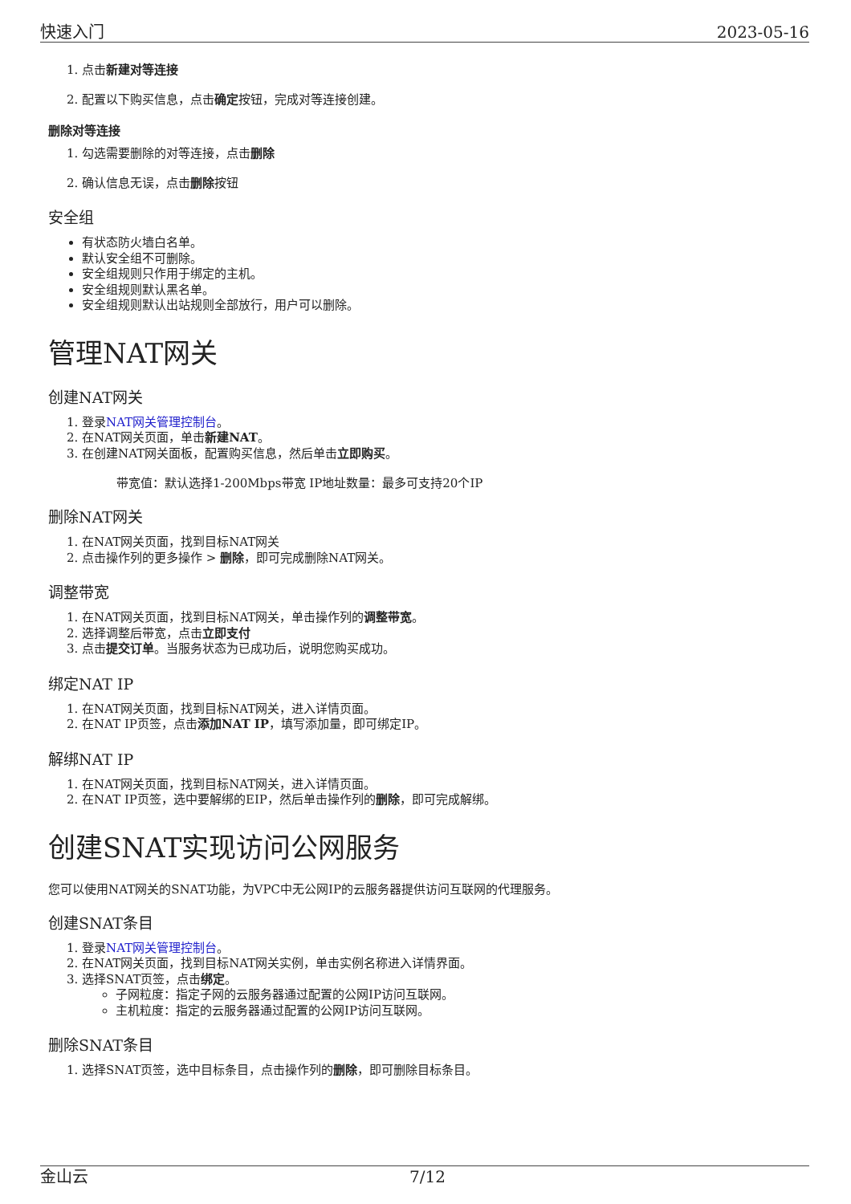快速入门 2023-05-16
1. 点击新建对等连接
2. 配置以下购买信息，点击确定按钮，完成对等连接创建。
删除对等连接
1. 勾选需要删除的对等连接，点击删除
2. 确认信息无误，点击删除按钮
安全组
有状态防火墙白名单。
默认安全组不可删除。
安全组规则只作用于绑定的主机。
安全组规则默认黑名单。
安全组规则默认出站规则全部放行，用户可以删除。
管理NAT网关
创建NAT网关
1. 登录NAT网关管理控制台。
2. 在NAT网关页面，单击新建NAT。
3. 在创建NAT网关面板，配置购买信息，然后单击立即购买。
带宽值：默认选择1-200Mbps带宽 IP地址数量：最多可支持20个IP
删除NAT网关
1. 在NAT网关页面，找到目标NAT网关
2. 点击操作列的更多操作 > 删除，即可完成删除NAT网关。
调整带宽
1. 在NAT网关页面，找到目标NAT网关，单击操作列的调整带宽。
2. 选择调整后带宽，点击立即支付
3. 点击提交订单。当服务状态为已成功后，说明您购买成功。
绑定NAT IP
1. 在NAT网关页面，找到目标NAT网关，进入详情页面。
2. 在NAT IP页签，点击添加NAT IP，填写添加量，即可绑定IP。
解绑NAT IP
1. 在NAT网关页面，找到目标NAT网关，进入详情页面。
2. 在NAT IP页签，选中要解绑的EIP，然后单击操作列的删除，即可完成解绑。
创建SNAT实现访问公网服务
您可以使用NAT网关的SNAT功能，为VPC中无公网IP的云服务器提供访问互联网的代理服务。
创建SNAT条目
1. 登录NAT网关管理控制台。
2. 在NAT网关页面，找到目标NAT网关实例，单击实例名称进入详情界面。
3. 选择SNAT页签，点击绑定。
子网粒度：指定子网的云服务器通过配置的公网IP访问互联网。
主机粒度：指定的云服务器通过配置的公网IP访问互联网。
删除SNAT条目
1. 选择SNAT页签，选中目标条目，点击操作列的删除，即可删除目标条目。
金山云 7/12